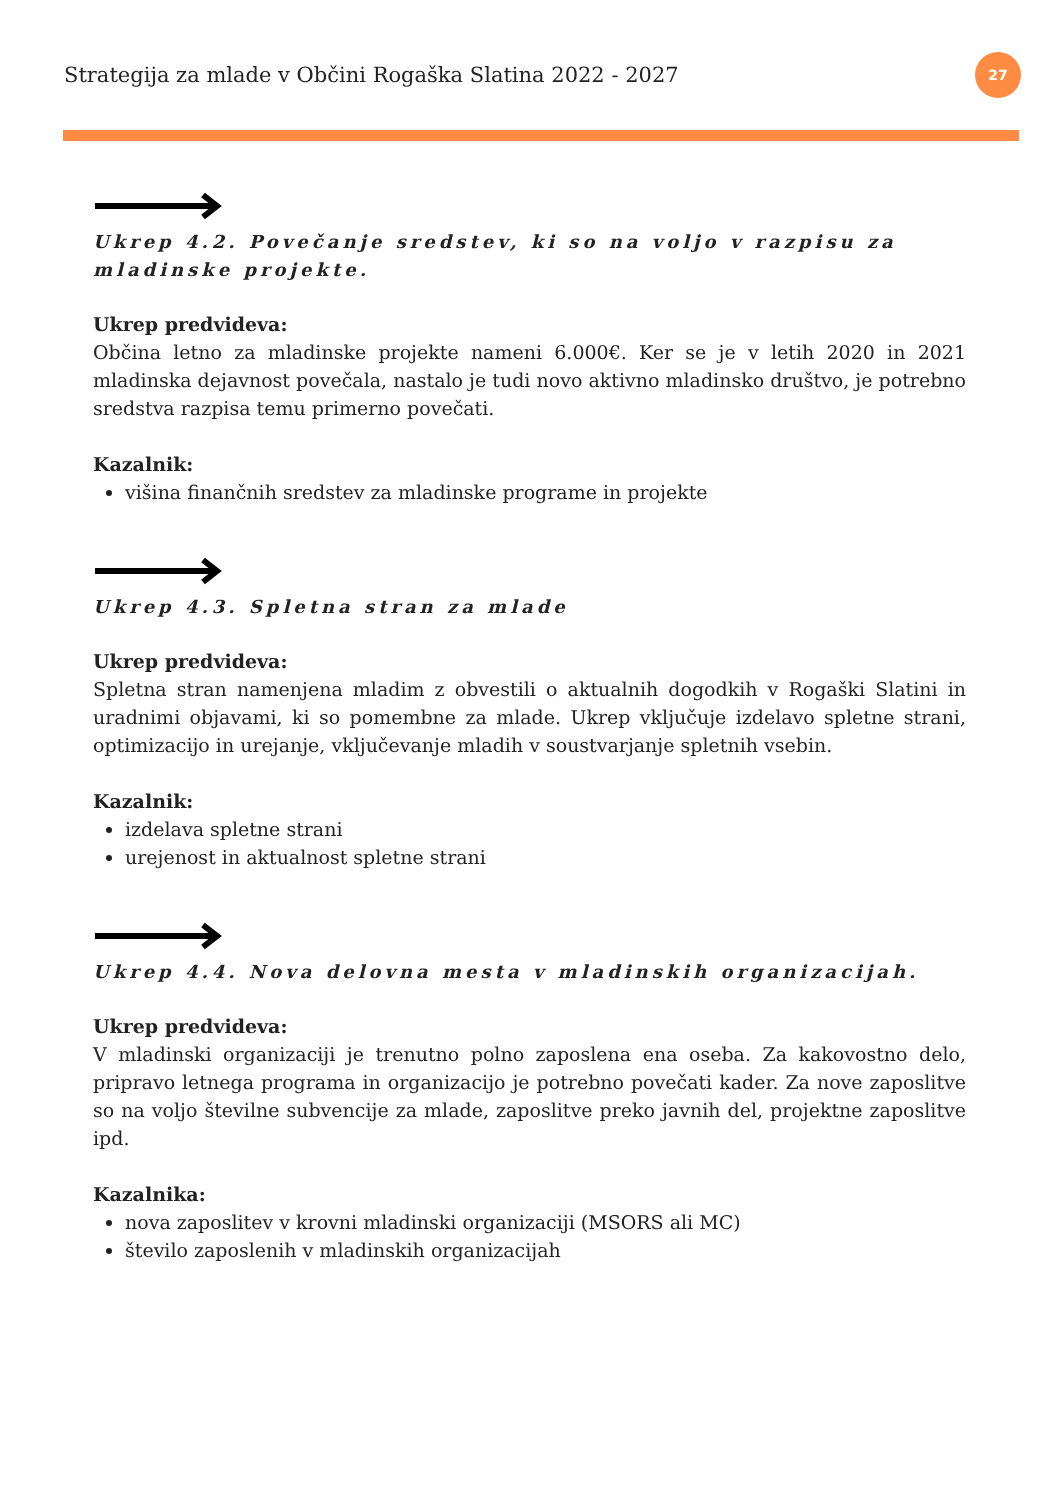Strategija za mlade v Občini Rogaška Slatina 2022 - 2027 27
Ukrep 4.2. Povečanje sredstev, ki so na voljo v razpisu za mladinske projekte.
Ukrep predvideva:
Občina letno za mladinske projekte nameni 6.000€. Ker se je v letih 2020 in 2021 mladinska dejavnost povečala, nastalo je tudi novo aktivno mladinsko društvo, je potrebno sredstva razpisa temu primerno povečati.
Kazalnik:
višina finančnih sredstev za mladinske programe in projekte
Ukrep 4.3. Spletna stran za mlade
Ukrep predvideva:
Spletna stran namenjena mladim z obvestili o aktualnih dogodkih v Rogaški Slatini in uradnimi objavami, ki so pomembne za mlade. Ukrep vključuje izdelavo spletne strani, optimizacijo in urejanje, vključevanje mladih v soustvarjanje spletnih vsebin.
Kazalnik:
izdelava spletne strani
urejenost in aktualnost spletne strani
Ukrep 4.4. Nova delovna mesta v mladinskih organizacijah.
Ukrep predvideva:
V mladinski organizaciji je trenutno polno zaposlena ena oseba. Za kakovostno delo, pripravo letnega programa in organizacijo je potrebno povečati kader. Za nove zaposlitve so na voljo številne subvencije za mlade, zaposlitve preko javnih del, projektne zaposlitve ipd.
Kazalnika:
nova zaposlitev v krovni mladinski organizaciji (MSORS ali MC)
število zaposlenih v mladinskih organizacijah